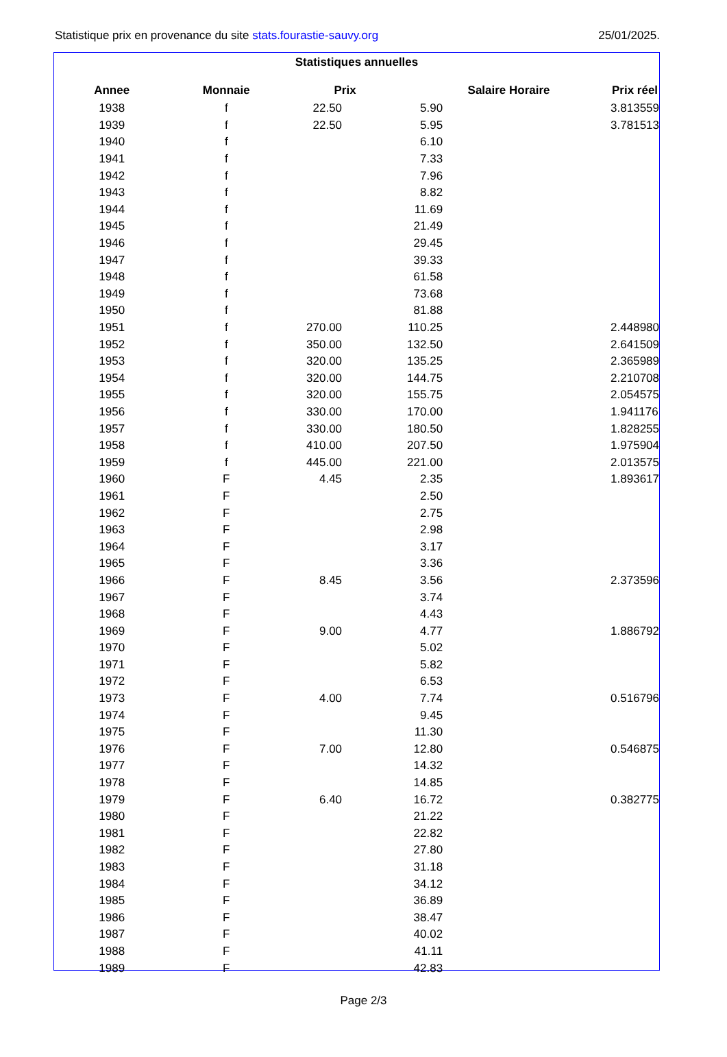25/01/2025. Statistique prix en provenance du site stats.fourastie-sauvy.org
Statistiques annuelles
| Annee | Monnaie | Prix | Salaire Horaire | Prix réel |
| --- | --- | --- | --- | --- |
| 1938 | f | 22.50 | 5.90 | 3.813559 |
| 1939 | f | 22.50 | 5.95 | 3.781513 |
| 1940 | f | | 6.10 | |
| 1941 | f | | 7.33 | |
| 1942 | f | | 7.96 | |
| 1943 | f | | 8.82 | |
| 1944 | f | | 11.69 | |
| 1945 | f | | 21.49 | |
| 1946 | f | | 29.45 | |
| 1947 | f | | 39.33 | |
| 1948 | f | | 61.58 | |
| 1949 | f | | 73.68 | |
| 1950 | f | | 81.88 | |
| 1951 | f | 270.00 | 110.25 | 2.448980 |
| 1952 | f | 350.00 | 132.50 | 2.641509 |
| 1953 | f | 320.00 | 135.25 | 2.365989 |
| 1954 | f | 320.00 | 144.75 | 2.210708 |
| 1955 | f | 320.00 | 155.75 | 2.054575 |
| 1956 | f | 330.00 | 170.00 | 1.941176 |
| 1957 | f | 330.00 | 180.50 | 1.828255 |
| 1958 | f | 410.00 | 207.50 | 1.975904 |
| 1959 | f | 445.00 | 221.00 | 2.013575 |
| 1960 | F | 4.45 | 2.35 | 1.893617 |
| 1961 | F | | 2.50 | |
| 1962 | F | | 2.75 | |
| 1963 | F | | 2.98 | |
| 1964 | F | | 3.17 | |
| 1965 | F | | 3.36 | |
| 1966 | F | 8.45 | 3.56 | 2.373596 |
| 1967 | F | | 3.74 | |
| 1968 | F | | 4.43 | |
| 1969 | F | 9.00 | 4.77 | 1.886792 |
| 1970 | F | | 5.02 | |
| 1971 | F | | 5.82 | |
| 1972 | F | | 6.53 | |
| 1973 | F | 4.00 | 7.74 | 0.516796 |
| 1974 | F | | 9.45 | |
| 1975 | F | | 11.30 | |
| 1976 | F | 7.00 | 12.80 | 0.546875 |
| 1977 | F | | 14.32 | |
| 1978 | F | | 14.85 | |
| 1979 | F | 6.40 | 16.72 | 0.382775 |
| 1980 | F | | 21.22 | |
| 1981 | F | | 22.82 | |
| 1982 | F | | 27.80 | |
| 1983 | F | | 31.18 | |
| 1984 | F | | 34.12 | |
| 1985 | F | | 36.89 | |
| 1986 | F | | 38.47 | |
| 1987 | F | | 40.02 | |
| 1988 | F | | 41.11 | |
| 1989 | F | | 42.83 | |
Page 2/3